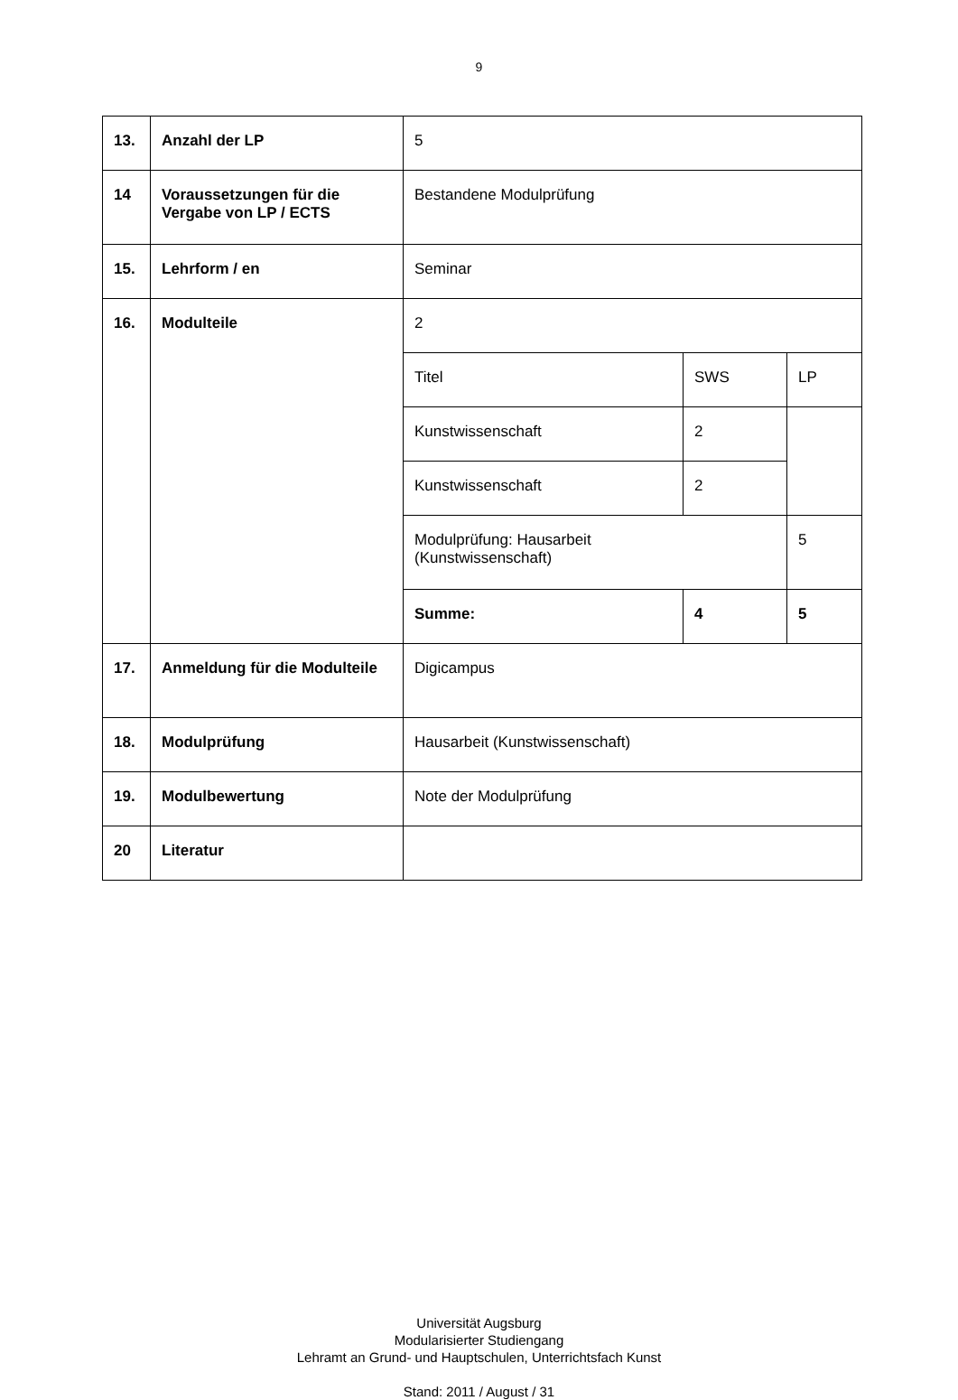9
| 13. | Anzahl der LP | 5 | | |
| 14 | Voraussetzungen für die Vergabe von LP / ECTS | Bestandene Modulprüfung | | |
| 15. | Lehrform / en | Seminar | | |
| 16. | Modulteile | 2 | | |
| | | Titel | SWS | LP |
| | | Kunstwissenschaft | 2 | |
| | | Kunstwissenschaft | 2 | |
| | | Modulprüfung: Hausarbeit (Kunstwissenschaft) | | 5 |
| | | Summe: | 4 | 5 |
| 17. | Anmeldung für die Modulteile | Digicampus | | |
| 18. | Modulprüfung | Hausarbeit (Kunstwissenschaft) | | |
| 19. | Modulbewertung | Note der Modulprüfung | | |
| 20 | Literatur | | | |
Universität Augsburg
Modularisierter Studiengang
Lehramt an Grund- und Hauptschulen, Unterrichtsfach Kunst
Stand: 2011 / August / 31